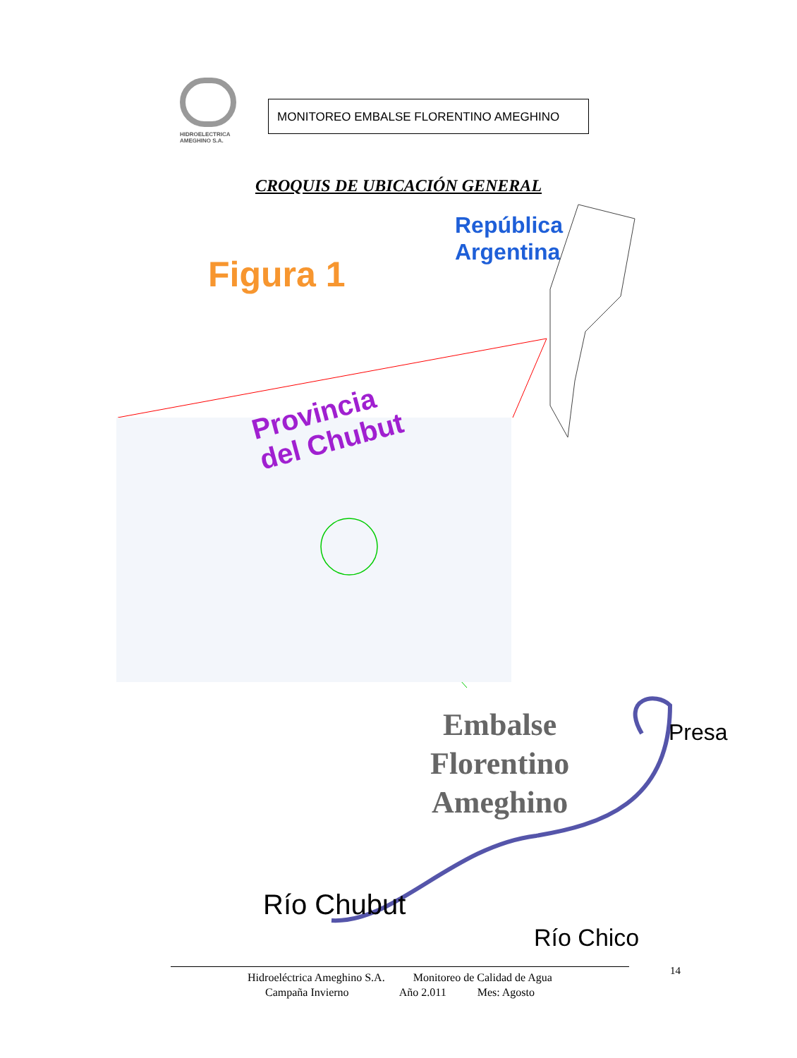HIDROELECTRICA
AMEGHINO S.A.
MONITOREO EMBALSE FLORENTINO AMEGHINO
CROQUIS DE UBICACIÓN GENERAL
República
Argentina
Figura 1
Provincia
del Chubut
Embalse
Florentino
Ameghino
Presa
Río Chubut
Río Chico
14
Hidroeléctrica Ameghino S.A. Monitoreo de Calidad de Agua
Campaña Invierno Año 2.011 Mes: Agosto